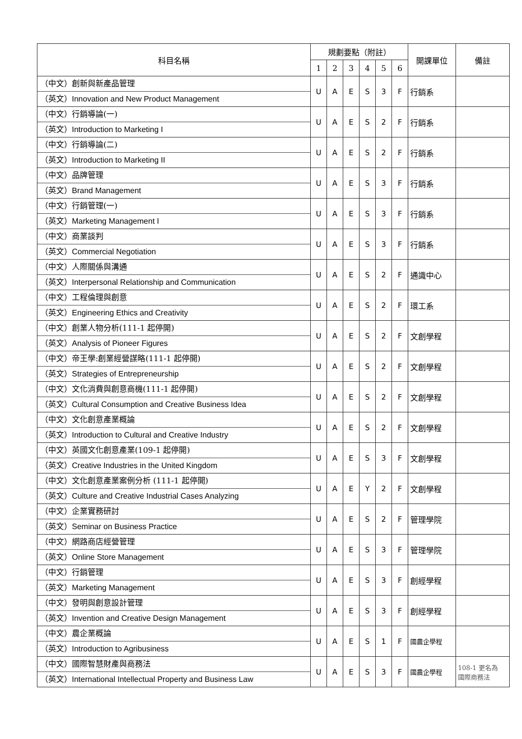| 科目名稱 | 規劃要點（附註） | | | | | | 開課單位 | 備註 |
| --- | --- | --- | --- | --- | --- | --- | --- | --- |
| | 1 | 2 | 3 | 4 | 5 | 6 | | |
| （中文）創新與新產品管理 （英文） Innovation and New Product Management | U | A | E | S | 3 | F | 行銷系 | |
| （中文）行銷導論(一) （英文） Introduction to Marketing I | U | A | E | S | 2 | F | 行銷系 | |
| （中文）行銷導論(二) （英文） Introduction to Marketing II | U | A | E | S | 2 | F | 行銷系 | |
| （中文）品牌管理 （英文） Brand Management | U | A | E | S | 3 | F | 行銷系 | |
| （中文）行銷管理(一) （英文） Marketing Management I | U | A | E | S | 3 | F | 行銷系 | |
| （中文）商業談判 （英文） Commercial Negotiation | U | A | E | S | 3 | F | 行銷系 | |
| （中文）人際關係與溝通 （英文） Interpersonal Relationship and Communication | U | A | E | S | 2 | F | 通識中心 | |
| （中文）工程倫理與創意 （英文） Engineering Ethics and Creativity | U | A | E | S | 2 | F | 環工系 | |
| （中文）創業人物分析(111-1 起停開) （英文） Analysis of Pioneer Figures | U | A | E | S | 2 | F | 文創學程 | |
| （中文）帝王學:創業經營謀略(111-1 起停開) （英文） Strategies of Entrepreneurship | U | A | E | S | 2 | F | 文創學程 | |
| （中文）文化消費與創意商機(111-1 起停開) （英文） Cultural Consumption and Creative Business Idea | U | A | E | S | 2 | F | 文創學程 | |
| （中文）文化創意產業概論 （英文） Introduction to Cultural and Creative Industry | U | A | E | S | 2 | F | 文創學程 | |
| （中文）英國文化創意產業(109-1 起停開) （英文） Creative Industries in the United Kingdom | U | A | E | S | 3 | F | 文創學程 | |
| （中文）文化創意產業案例分析 (111-1 起停開) （英文） Culture and Creative Industrial Cases Analyzing | U | A | E | Y | 2 | F | 文創學程 | |
| （中文）企業實務研討 （英文） Seminar on Business Practice | U | A | E | S | 2 | F | 管理學院 | |
| （中文）網路商店經營管理 （英文） Online Store Management | U | A | E | S | 3 | F | 管理學院 | |
| （中文）行銷管理 （英文） Marketing Management | U | A | E | S | 3 | F | 創經學程 | |
| （中文）發明與創意設計管理 （英文） Invention and Creative Design Management | U | A | E | S | 3 | F | 創經學程 | |
| （中文）農企業概論 （英文） Introduction to Agribusiness | U | A | E | S | 1 | F | 國農企學程 | |
| （中文）國際智慧財產與商務法 （英文） International Intellectual Property and Business Law | U | A | E | S | 3 | F | 國農企學程 | 108-1 更名為 國際商務法 |